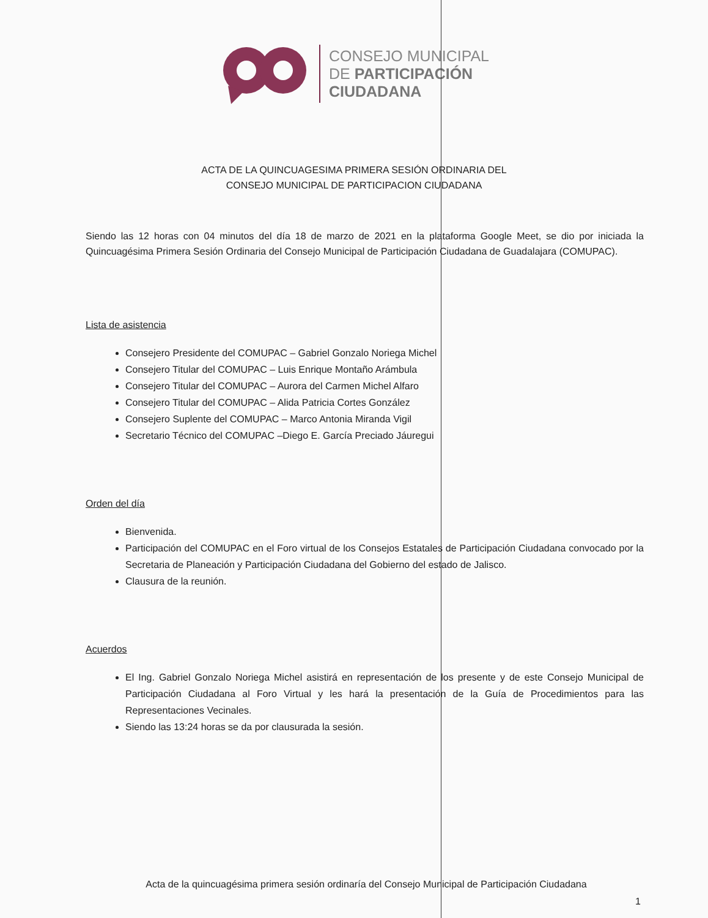CONSEJO MUNICIPAL
DE PARTICIPACIÓN
CIUDADANA
ACTA DE LA QUINCUAGESIMA PRIMERA SESIÓN ORDINARIA DEL
CONSEJO MUNICIPAL DE PARTICIPACION CIUDADANA
Siendo las 12 horas con 04 minutos del día 18 de marzo de 2021 en la plataforma Google Meet, se dio por iniciada la Quincuagésima Primera Sesión Ordinaria del Consejo Municipal de Participación Ciudadana de Guadalajara (COMUPAC).
Lista de asistencia
Consejero Presidente del COMUPAC – Gabriel Gonzalo Noriega Michel
Consejero Titular del COMUPAC – Luis Enrique Montaño Arámbula
Consejero Titular del COMUPAC – Aurora del Carmen Michel Alfaro
Consejero Titular del COMUPAC – Alida Patricia Cortes González
Consejero Suplente del COMUPAC – Marco Antonia Miranda Vigil
Secretario Técnico del COMUPAC –Diego E. García Preciado Jáuregui
Orden del día
Bienvenida.
Participación del COMUPAC en el Foro virtual de los Consejos Estatales de Participación Ciudadana convocado por la Secretaria de Planeación y Participación Ciudadana del Gobierno del estado de Jalisco.
Clausura de la reunión.
Acuerdos
El Ing. Gabriel Gonzalo Noriega Michel asistirá en representación de los presente y de este Consejo Municipal de Participación Ciudadana al Foro Virtual y les hará la presentación de la Guía de Procedimientos para las Representaciones Vecinales.
Siendo las 13:24 horas se da por clausurada la sesión.
Acta de la quincuagésima primera sesión ordinaría del Consejo Municipal de Participación Ciudadana
1